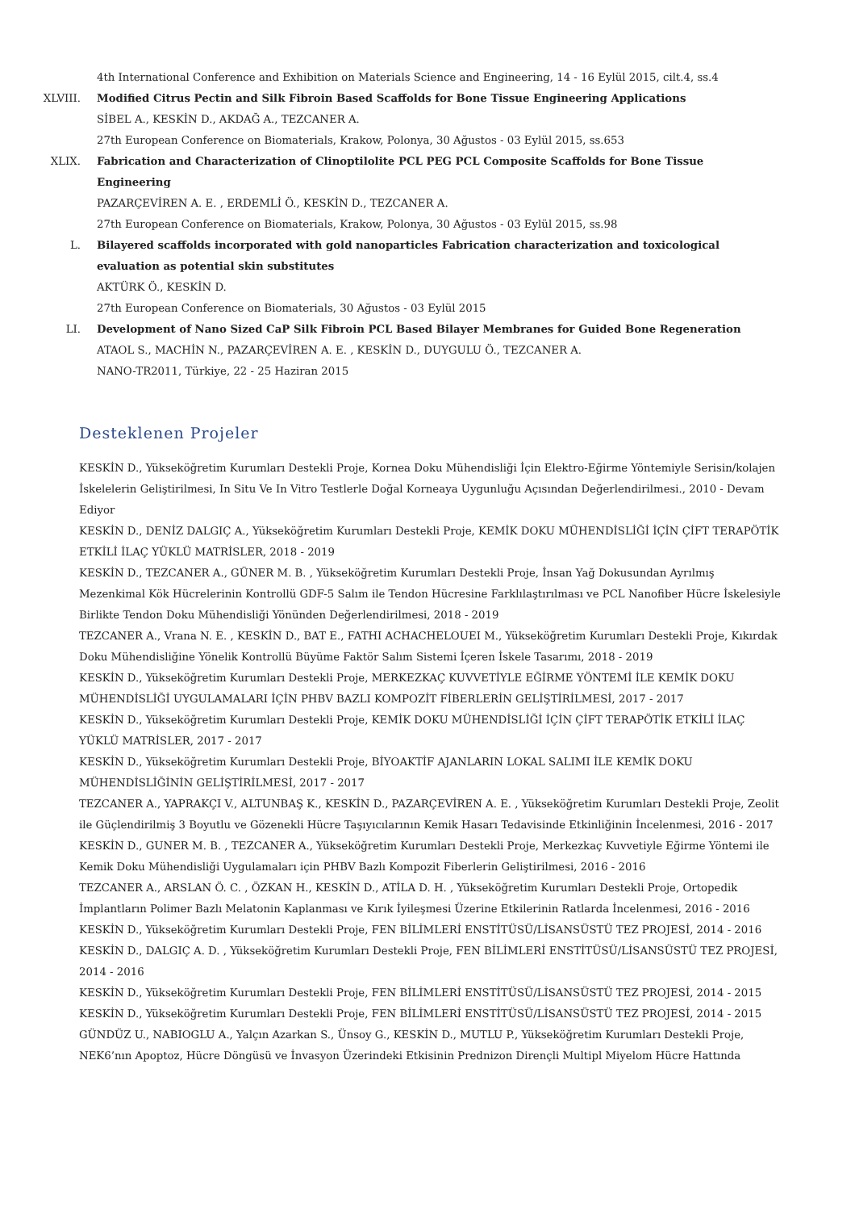4th International Conference and Exhibition on Materials Science and Engineering, 14 - 16 Eylül 2015, cilt.4, ss.4
XLVIII. Modified Citrus Pectin and Silk Fibroin Based Scaffolds for Bone Tissue Engineering Applications
SİBEL A., KESKİN D., AKDAĞ A., TEZCANER A.
27th European Conference on Biomaterials, Krakow, Polonya, 30 Ağustos - 03 Eylül 2015, ss.653
XLIX. Fabrication and Characterization of Clinoptilolite PCL PEG PCL Composite Scaffolds for Bone Tissue Engineering
PAZARÇEVİREN A. E. , ERDEMLİ Ö., KESKİN D., TEZCANER A.
27th European Conference on Biomaterials, Krakow, Polonya, 30 Ağustos - 03 Eylül 2015, ss.98
L. Bilayered scaffolds incorporated with gold nanoparticles Fabrication characterization and toxicological evaluation as potential skin substitutes
AKTÜRK Ö., KESKİN D.
27th European Conference on Biomaterials, 30 Ağustos - 03 Eylül 2015
LI. Development of Nano Sized CaP Silk Fibroin PCL Based Bilayer Membranes for Guided Bone Regeneration
ATAOL S., MACHİN N., PAZARÇEVİREN A. E. , KESKİN D., DUYGULU Ö., TEZCANER A.
NANO-TR2011, Türkiye, 22 - 25 Haziran 2015
Desteklenen Projeler
KESKİN D., Yükseköğretim Kurumları Destekli Proje, Kornea Doku Mühendisliği İçin Elektro-Eğirme Yöntemiyle Serisin/kolajen İskelelerin Geliştirilmesi, In Situ Ve In Vitro Testlerle Doğal Korneaya Uygunluğu Açısından Değerlendirilmesi., 2010 - Devam Ediyor
KESKİN D., DENİZ DALGIÇ A., Yükseköğretim Kurumları Destekli Proje, KEMİK DOKU MÜHENDİSLİĞİ İÇİN ÇİFT TERAPÖTİK ETKİLİ İLAÇ YÜKLÜ MATRİSLER, 2018 - 2019
KESKİN D., TEZCANER A., GÜNER M. B. , Yükseköğretim Kurumları Destekli Proje, İnsan Yağ Dokusundan Ayrılmış Mezenkimal Kök Hücrelerinin Kontrollü GDF-5 Salım ile Tendon Hücresine Farklılaştırılması ve PCL Nanofiber Hücre İskelesiyle Birlikte Tendon Doku Mühendisliği Yönünden Değerlendirilmesi, 2018 - 2019
TEZCANER A., Vrana N. E. , KESKİN D., BAT E., FATHI ACHACHELOUEI M., Yükseköğretim Kurumları Destekli Proje, Kıkırdak Doku Mühendisliğine Yönelik Kontrollü Büyüme Faktör Salım Sistemi İçeren İskele Tasarımı, 2018 - 2019
KESKİN D., Yükseköğretim Kurumları Destekli Proje, MERKEZKAÇ KUVVETİYLE EĞİRME YÖNTEMİ İLE KEMİK DOKU MÜHENDİSLİĞİ UYGULAMALARI İÇİN PHBV BAZLI KOMPOZİT FİBERLERİN GELİŞTİRİLMESİ, 2017 - 2017
KESKİN D., Yükseköğretim Kurumları Destekli Proje, KEMİK DOKU MÜHENDİSLİĞİ İÇİN ÇİFT TERAPÖTİK ETKİLİ İLAÇ YÜKLÜ MATRİSLER, 2017 - 2017
KESKİN D., Yükseköğretim Kurumları Destekli Proje, BİYOAKTİF AJANLARIN LOKAL SALIMI İLE KEMİK DOKU MÜHENDİSLİĞİNİN GELİŞTİRİLMESİ, 2017 - 2017
TEZCANER A., YAPRAKÇI V., ALTUNBAŞ K., KESKİN D., PAZARÇEVİREN A. E. , Yükseköğretim Kurumları Destekli Proje, Zeolit ile Güçlendirilmiş 3 Boyutlu ve Gözenekli Hücre Taşıyıcılarının Kemik Hasarı Tedavisinde Etkinliğinin İncelenmesi, 2016 - 2017
KESKİN D., GUNER M. B. , TEZCANER A., Yükseköğretim Kurumları Destekli Proje, Merkezkaç Kuvvetiyle Eğirme Yöntemi ile Kemik Doku Mühendisliği Uygulamaları için PHBV Bazlı Kompozit Fiberlerin Geliştirilmesi, 2016 - 2016
TEZCANER A., ARSLAN Ö. C. , ÖZKAN H., KESKİN D., ATİLA D. H. , Yükseköğretim Kurumları Destekli Proje, Ortopedik İmplantların Polimer Bazlı Melatonin Kaplanması ve Kırık İyileşmesi Üzerine Etkilerinin Ratlarda İncelenmesi, 2016 - 2016
KESKİN D., Yükseköğretim Kurumları Destekli Proje, FEN BİLİMLERİ ENSTİTÜSÜ/LİSANSÜSTÜ TEZ PROJESİ, 2014 - 2016
KESKİN D., DALGIÇ A. D. , Yükseköğretim Kurumları Destekli Proje, FEN BİLİMLERİ ENSTİTÜSÜ/LİSANSÜSTÜ TEZ PROJESİ, 2014 - 2016
KESKİN D., Yükseköğretim Kurumları Destekli Proje, FEN BİLİMLERİ ENSTİTÜSÜ/LİSANSÜSTÜ TEZ PROJESİ, 2014 - 2015
KESKİN D., Yükseköğretim Kurumları Destekli Proje, FEN BİLİMLERİ ENSTİTÜSÜ/LİSANSÜSTÜ TEZ PROJESİ, 2014 - 2015
GÜNDÜZ U., NABIOGLU A., Yalçın Azarkan S., Ünsoy G., KESKİN D., MUTLU P., Yükseköğretim Kurumları Destekli Proje, NEK6’nın Apoptoz, Hücre Döngüsü ve İnvasyon Üzerindeki Etkisinin Prednizon Dirençli Multipl Miyelom Hücre Hattında